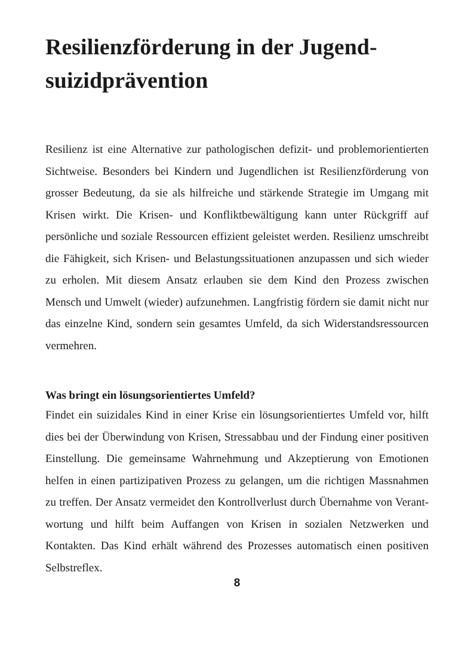Resilienzförderung in der Jugend-
suizidprävention
Resilienz ist eine Alternative zur pathologischen defizit- und proble­morientierten Sichtweise. Besonders bei Kindern und Jugendlichen ist Resilienzförderung von grosser Bedeutung, da sie als hilfreiche und stärkende Strategie im Umgang mit Krisen wirkt. Die Krisen- und Kon­fliktbewältigung kann unter Rückgriff auf persönliche und soziale Res­sourcen effizient geleistet werden. Resilienz umschreibt die Fähigkeit, sich Krisen- und Belastungssituationen anzupassen und sich wieder zu erholen. Mit diesem Ansatz erlauben sie dem Kind den Prozess zwi­schen Mensch und Umwelt (wieder) aufzunehmen. Langfristig fördern sie damit nicht nur das einzelne Kind, sondern sein gesamtes Umfeld, da sich Widerstandsressourcen vermehren.
Was bringt ein lösungsorientiertes Umfeld?
Findet ein suizidales Kind in einer Krise ein lösungsorientiertes Umfeld vor, hilft dies bei der Überwindung von Krisen, Stressabbau und der Findung einer positiven Einstellung. Die gemeinsame Wahr­nehmung und Akzeptierung von Emotionen helfen in einen partizipati­ven Prozess zu gelangen, um die richtigen Massnahmen zu treffen. Der Ansatz vermeidet den Kontrollverlust durch Übernahme von Verant­wortung und hilft beim Auffangen von Krisen in sozialen Netzwerken und Kontakten. Das Kind erhält während des Prozesses automatisch einen positiven Selbstreflex.
8